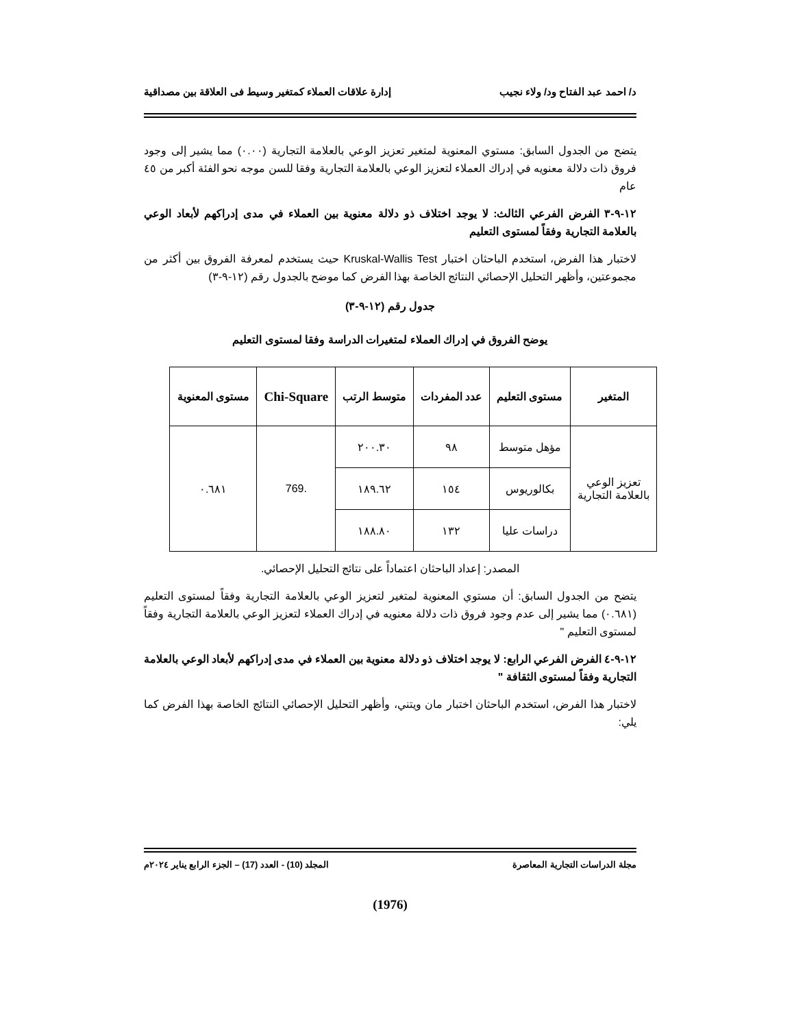د/ احمد عبد الفتاح ود/ ولاء نجيب إدارة علاقات العملاء كمتغير وسيط فى العلاقة بين مصداقية
يتضح من الجدول السابق: مستوي المعنوية لمتغير تعزيز الوعي بالعلامة التجارية (٠.٠٠) مما يشير إلى وجود فروق ذات دلالة معنويه في إدراك العملاء لتعزيز الوعي بالعلامة التجارية وفقا للسن موجه نحو الفئة أكبر من ٤٥ عام
١٢-٩-٣ الفرض الفرعي الثالث: لا يوجد اختلاف ذو دلالة معنوية بين العملاء في مدى إدراكهم لأبعاد الوعي بالعلامة التجارية وفقاً لمستوى التعليم
لاختبار هذا الفرض، استخدم الباحثان اختبار Kruskal-Wallis Test حيث يستخدم لمعرفة الفروق بين أكثر من مجموعتين، وأظهر التحليل الإحصائي النتائج الخاصة بهذا الفرض كما موضح بالجدول رقم (١٢-٩-٣)
جدول رقم (١٢-٩-٣)
يوضح الفروق في إدراك العملاء لمتغيرات الدراسة وفقا لمستوى التعليم
| المتغير | مستوى التعليم | عدد المفردات | متوسط الرتب | Chi-Square | مستوى المعنوية |
| --- | --- | --- | --- | --- | --- |
| تعزيز الوعي بالعلامة التجارية | مؤهل متوسط | ٩٨ | ٢٠٠.٣٠ | .769 | ٠.٦٨١ |
| | بكالوريوس | ١٥٤ | ١٨٩.٦٢ | | |
| | دراسات عليا | ١٣٢ | ١٨٨.٨٠ | | |
المصدر: إعداد الباحثان اعتماداً على نتائج التحليل الإحصائي.
يتضح من الجدول السابق: أن مستوي المعنوية لمتغير لتعزيز الوعي بالعلامة التجارية وفقاً لمستوى التعليم (٠.٦٨١) مما يشير إلى عدم وجود فروق ذات دلالة معنويه في إدراك العملاء لتعزيز الوعي بالعلامة التجارية وفقاً لمستوى التعليم "
١٢-٩-٤ الفرض الفرعي الرابع: لا يوجد اختلاف ذو دلالة معنوية بين العملاء في مدى إدراكهم لأبعاد الوعي بالعلامة التجارية وفقاً لمستوى الثقافة "
لاختبار هذا الفرض، استخدم الباحثان اختبار مان ويتني، وأظهر التحليل الإحصائي النتائج الخاصة بهذا الفرض كما يلي:
مجلة الدراسات التجارية المعاصرة المجلد (10) - العدد (17) – الجزء الرابع يناير ٢٠٢٤م
(1976)